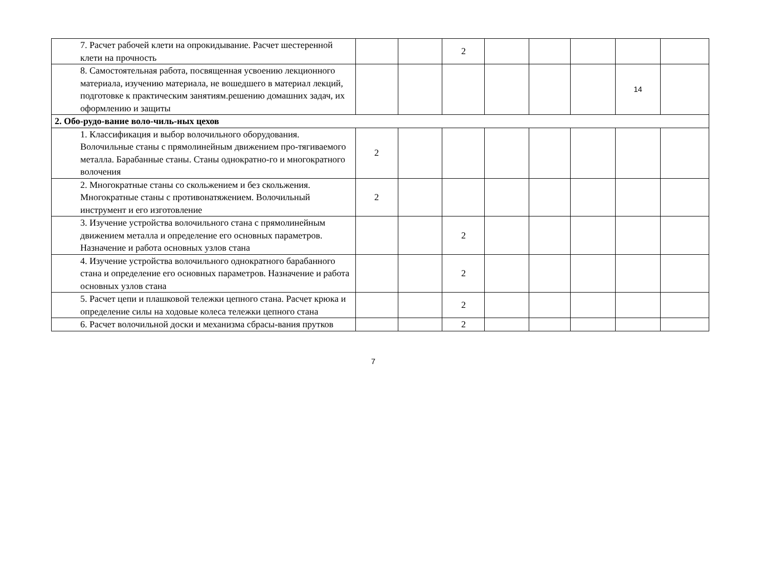| 7. Расчет рабочей клети на опрокидывание. Расчет шестеренной клети на прочность | | | 2 | | | | | |
| 8. Самостоятельная работа, посвященная усвоению лекционного материала, изучению материала, не вошедшего в материал лекций, подготовке к практическим занятиям.решению домашних задач, их оформлению и защиты | | | | | | | 14 | |
| 2. Обо-рудо-вание воло-чиль-ных цехов | | | | | | | | |
| 1. Классификация и выбор волочильного оборудования. Волочильные станы с прямолинейным движением про-тягиваемого металла. Барабанные станы. Станы однократно-го и многократного волочения | 2 | | | | | | | |
| 2. Многократные станы со скольжением и без скольжения. Многократные станы с противонатяжением. Волочильный инструмент и его изготовление | 2 | | | | | | | |
| 3. Изучение устройства волочильного стана с прямолинейным движением металла и определение его основных параметров. Назначение и работа основных узлов стана | | | 2 | | | | | |
| 4. Изучение устройства волочильного однократного барабанного стана и определение его основных параметров. Назначение и работа основных узлов стана | | | 2 | | | | | |
| 5. Расчет цепи и плашковой тележки цепного стана. Расчет крюка и определение силы на ходовые колеса тележки цепного стана | | | 2 | | | | | |
| 6. Расчет волочильной доски и механизма сбрасы-вания прутков | | | 2 | | | | | |
7